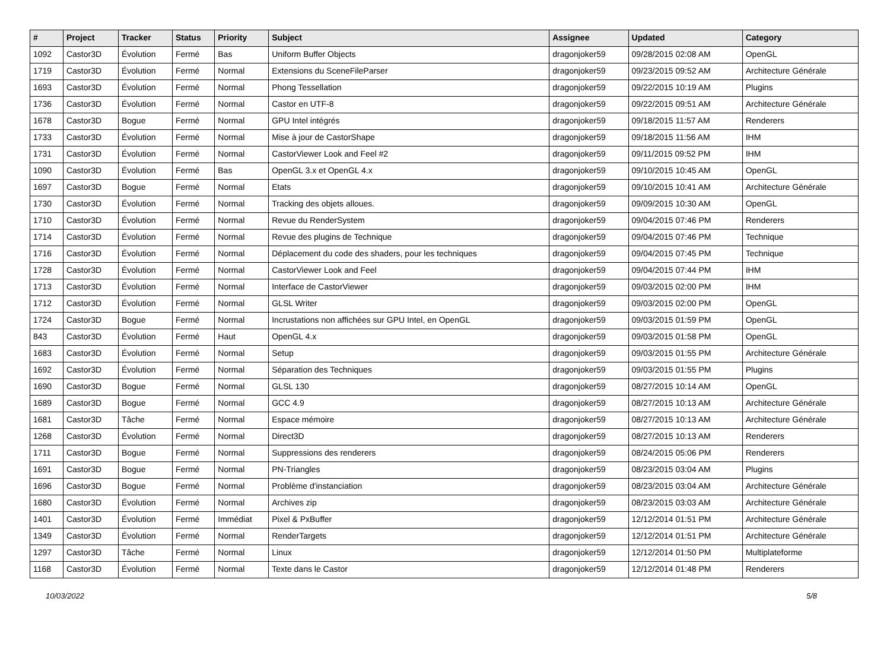| # | Project | Tracker | Status | Priority | Subject | Assignee | Updated | Category |
| --- | --- | --- | --- | --- | --- | --- | --- | --- |
| 1092 | Castor3D | Évolution | Fermé | Bas | Uniform Buffer Objects | dragonjoker59 | 09/28/2015 02:08 AM | OpenGL |
| 1719 | Castor3D | Évolution | Fermé | Normal | Extensions du SceneFileParser | dragonjoker59 | 09/23/2015 09:52 AM | Architecture Générale |
| 1693 | Castor3D | Évolution | Fermé | Normal | Phong Tessellation | dragonjoker59 | 09/22/2015 10:19 AM | Plugins |
| 1736 | Castor3D | Évolution | Fermé | Normal | Castor en UTF-8 | dragonjoker59 | 09/22/2015 09:51 AM | Architecture Générale |
| 1678 | Castor3D | Bogue | Fermé | Normal | GPU Intel intégrés | dragonjoker59 | 09/18/2015 11:57 AM | Renderers |
| 1733 | Castor3D | Évolution | Fermé | Normal | Mise à jour de CastorShape | dragonjoker59 | 09/18/2015 11:56 AM | IHM |
| 1731 | Castor3D | Évolution | Fermé | Normal | CastorViewer Look and Feel #2 | dragonjoker59 | 09/11/2015 09:52 PM | IHM |
| 1090 | Castor3D | Évolution | Fermé | Bas | OpenGL 3.x et OpenGL 4.x | dragonjoker59 | 09/10/2015 10:45 AM | OpenGL |
| 1697 | Castor3D | Bogue | Fermé | Normal | Etats | dragonjoker59 | 09/10/2015 10:41 AM | Architecture Générale |
| 1730 | Castor3D | Évolution | Fermé | Normal | Tracking des objets alloues. | dragonjoker59 | 09/09/2015 10:30 AM | OpenGL |
| 1710 | Castor3D | Évolution | Fermé | Normal | Revue du RenderSystem | dragonjoker59 | 09/04/2015 07:46 PM | Renderers |
| 1714 | Castor3D | Évolution | Fermé | Normal | Revue des plugins de Technique | dragonjoker59 | 09/04/2015 07:46 PM | Technique |
| 1716 | Castor3D | Évolution | Fermé | Normal | Déplacement du code des shaders, pour les techniques | dragonjoker59 | 09/04/2015 07:45 PM | Technique |
| 1728 | Castor3D | Évolution | Fermé | Normal | CastorViewer Look and Feel | dragonjoker59 | 09/04/2015 07:44 PM | IHM |
| 1713 | Castor3D | Évolution | Fermé | Normal | Interface de CastorViewer | dragonjoker59 | 09/03/2015 02:00 PM | IHM |
| 1712 | Castor3D | Évolution | Fermé | Normal | GLSL Writer | dragonjoker59 | 09/03/2015 02:00 PM | OpenGL |
| 1724 | Castor3D | Bogue | Fermé | Normal | Incrustations non affichées sur GPU Intel, en OpenGL | dragonjoker59 | 09/03/2015 01:59 PM | OpenGL |
| 843 | Castor3D | Évolution | Fermé | Haut | OpenGL 4.x | dragonjoker59 | 09/03/2015 01:58 PM | OpenGL |
| 1683 | Castor3D | Évolution | Fermé | Normal | Setup | dragonjoker59 | 09/03/2015 01:55 PM | Architecture Générale |
| 1692 | Castor3D | Évolution | Fermé | Normal | Séparation des Techniques | dragonjoker59 | 09/03/2015 01:55 PM | Plugins |
| 1690 | Castor3D | Bogue | Fermé | Normal | GLSL 130 | dragonjoker59 | 08/27/2015 10:14 AM | OpenGL |
| 1689 | Castor3D | Bogue | Fermé | Normal | GCC 4.9 | dragonjoker59 | 08/27/2015 10:13 AM | Architecture Générale |
| 1681 | Castor3D | Tâche | Fermé | Normal | Espace mémoire | dragonjoker59 | 08/27/2015 10:13 AM | Architecture Générale |
| 1268 | Castor3D | Évolution | Fermé | Normal | Direct3D | dragonjoker59 | 08/27/2015 10:13 AM | Renderers |
| 1711 | Castor3D | Bogue | Fermé | Normal | Suppressions des renderers | dragonjoker59 | 08/24/2015 05:06 PM | Renderers |
| 1691 | Castor3D | Bogue | Fermé | Normal | PN-Triangles | dragonjoker59 | 08/23/2015 03:04 AM | Plugins |
| 1696 | Castor3D | Bogue | Fermé | Normal | Problème d'instanciation | dragonjoker59 | 08/23/2015 03:04 AM | Architecture Générale |
| 1680 | Castor3D | Évolution | Fermé | Normal | Archives zip | dragonjoker59 | 08/23/2015 03:03 AM | Architecture Générale |
| 1401 | Castor3D | Évolution | Fermé | Immédiat | Pixel & PxBuffer | dragonjoker59 | 12/12/2014 01:51 PM | Architecture Générale |
| 1349 | Castor3D | Évolution | Fermé | Normal | RenderTargets | dragonjoker59 | 12/12/2014 01:51 PM | Architecture Générale |
| 1297 | Castor3D | Tâche | Fermé | Normal | Linux | dragonjoker59 | 12/12/2014 01:50 PM | Multiplateforme |
| 1168 | Castor3D | Évolution | Fermé | Normal | Texte dans le Castor | dragonjoker59 | 12/12/2014 01:48 PM | Renderers |
10/03/2022 5/8